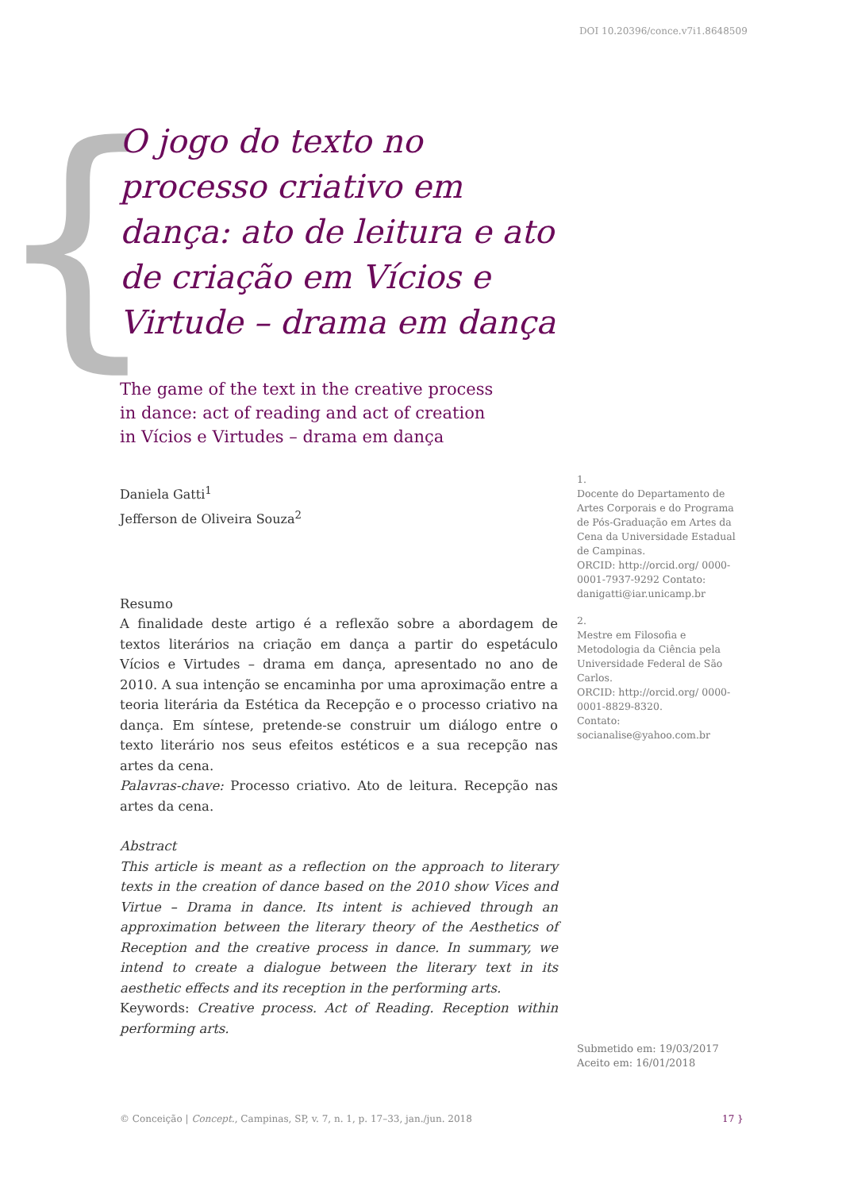{
DOI 10.20396/conce.v7i1.8648509
O jogo do texto no processo criativo em dança: ato de leitura e ato de criação em Vícios e Virtude – drama em dança
The game of the text in the creative process
in dance: act of reading and act of creation
in Vícios e Virtudes – drama em dança
Daniela Gatti<sup>1</sup>
Jefferson de Oliveira Souza<sup>2</sup>
Resumo
A finalidade deste artigo é a reflexão sobre a abordagem de textos literários na criação em dança a partir do espetáculo Vícios e Virtudes – drama em dança, apresentado no ano de 2010. A sua intenção se encaminha por uma aproximação entre a teoria literária da Estética da Recepção e o processo criativo na dança. Em síntese, pretende-se construir um diálogo entre o texto literário nos seus efeitos estéticos e a sua recepção nas artes da cena.
Palavras-chave: Processo criativo. Ato de leitura. Recepção nas artes da cena.
Abstract
This article is meant as a reflection on the approach to literary texts in the creation of dance based on the 2010 show Vices and Virtue – Drama in dance. Its intent is achieved through an approximation between the literary theory of the Aesthetics of Reception and the creative process in dance. In summary, we intend to create a dialogue between the literary text in its aesthetic effects and its reception in the performing arts.
Keywords: Creative process. Act of Reading. Reception within performing arts.
1.
Docente do Departamento de Artes Corporais e do Programa de Pós-Graduação em Artes da Cena da Universidade Estadual de Campinas.
ORCID: http://orcid.org/ 0000-0001-7937-9292 Contato: danigatti@iar.unicamp.br
2.
Mestre em Filosofia e Metodologia da Ciência pela Universidade Federal de São Carlos.
ORCID: http://orcid.org/ 0000-0001-8829-8320.
Contato:
socianalise@yahoo.com.br
Submetido em: 19/03/2017
Aceito em: 16/01/2018
© Conceição | Concept., Campinas, SP, v. 7, n. 1, p. 17–33, jan./jun. 2018
17 }